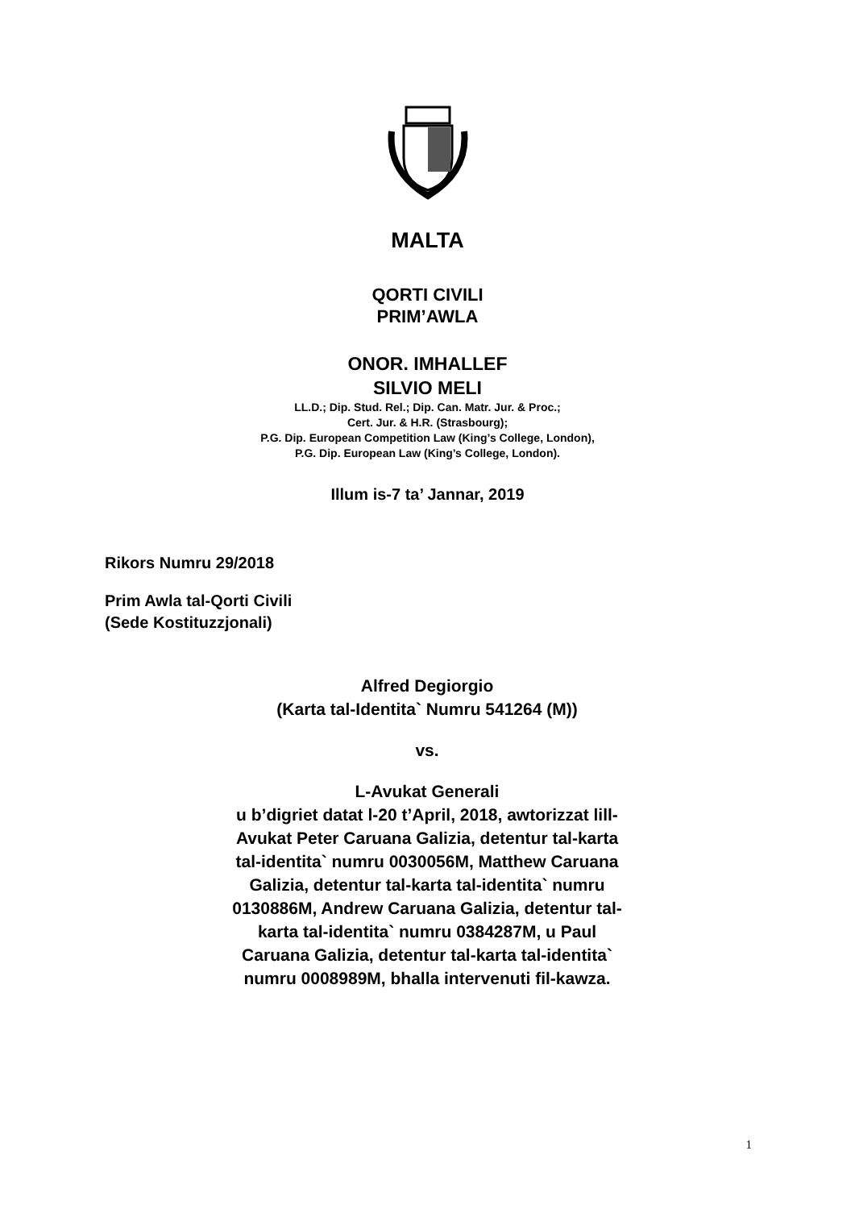MALTA
QORTI CIVILI
PRIM’AWLA
ONOR. IMHALLEF
SILVIO MELI
LL.D.; Dip. Stud. Rel.; Dip. Can. Matr. Jur. & Proc.;
Cert. Jur. & H.R. (Strasbourg);
P.G. Dip. European Competition Law (King’s College, London),
P.G. Dip. European Law (King’s College, London).
Illum is-7 ta’ Jannar, 2019
Rikors Numru 29/2018
Prim Awla tal-Qorti Civili
(Sede Kostituzzjonali)
Alfred Degiorgio
(Karta tal-Identita` Numru 541264 (M))
vs.
L-Avukat Generali
u b’digriet datat l-20 t’April, 2018, awtorizzat lill-Avukat Peter Caruana Galizia, detentur tal-karta tal-identita` numru 0030056M, Matthew Caruana Galizia, detentur tal-karta tal-identita` numru 0130886M, Andrew Caruana Galizia, detentur tal-karta tal-identita` numru 0384287M, u Paul Caruana Galizia, detentur tal-karta tal-identita` numru 0008989M, bhalla intervenuti fil-kawza.
1